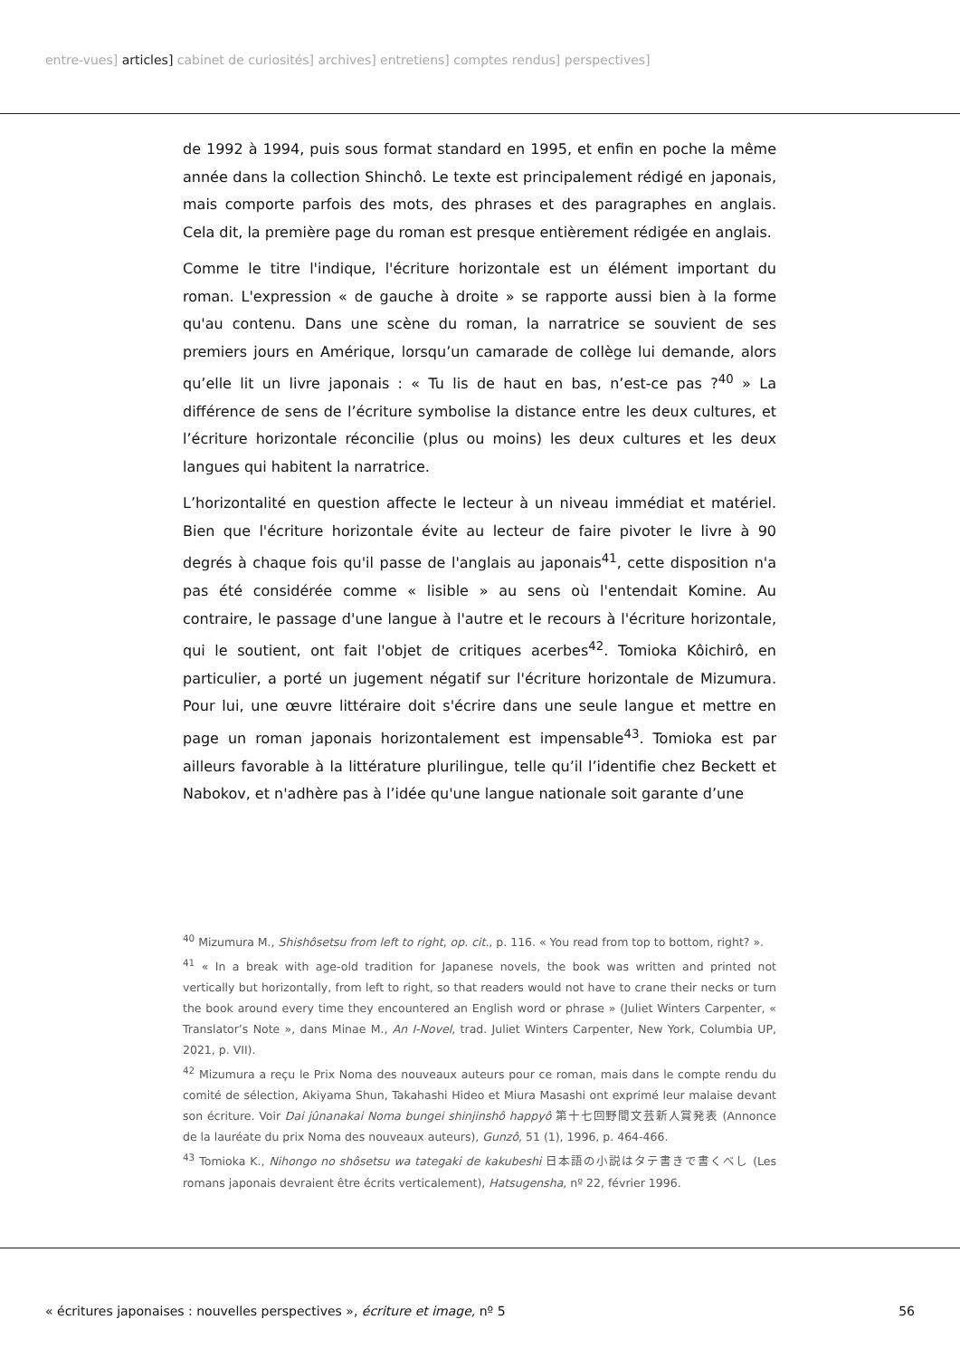entre-vues] articles] cabinet de curiosités] archives] entretiens] comptes rendus] perspectives]
de 1992 à 1994, puis sous format standard en 1995, et enfin en poche la même année dans la collection Shinchô. Le texte est principalement rédigé en japonais, mais comporte parfois des mots, des phrases et des paragraphes en anglais. Cela dit, la première page du roman est presque entièrement rédigée en anglais.
Comme le titre l'indique, l'écriture horizontale est un élément important du roman. L'expression « de gauche à droite » se rapporte aussi bien à la forme qu'au contenu. Dans une scène du roman, la narratrice se souvient de ses premiers jours en Amérique, lorsqu’un camarade de collège lui demande, alors qu’elle lit un livre japonais : « Tu lis de haut en bas, n’est-ce pas ?<sup>40</sup> » La différence de sens de l’écriture symbolise la distance entre les deux cultures, et l’écriture horizontale réconcilie (plus ou moins) les deux cultures et les deux langues qui habitent la narratrice.
L’horizontalité en question affecte le lecteur à un niveau immédiat et matériel. Bien que l'écriture horizontale évite au lecteur de faire pivoter le livre à 90 degrés à chaque fois qu'il passe de l'anglais au japonais<sup>41</sup>, cette disposition n'a pas été considérée comme « lisible » au sens où l'entendait Komine. Au contraire, le passage d'une langue à l'autre et le recours à l'écriture horizontale, qui le soutient, ont fait l'objet de critiques acerbes<sup>42</sup>. Tomioka Kôichirô, en particulier, a porté un jugement négatif sur l'écriture horizontale de Mizumura. Pour lui, une œuvre littéraire doit s'écrire dans une seule langue et mettre en page un roman japonais horizontalement est impensable<sup>43</sup>. Tomioka est par ailleurs favorable à la littérature plurilingue, telle qu’il l’identifie chez Beckett et Nabokov, et n'adhère pas à l’idée qu'une langue nationale soit garante d’une
<sup>40</sup> Mizumura M., Shishôsetsu from left to right, op. cit., p. 116. « You read from top to bottom, right? ».
<sup>41</sup> « In a break with age-old tradition for Japanese novels, the book was written and printed not vertically but horizontally, from left to right, so that readers would not have to crane their necks or turn the book around every time they encountered an English word or phrase » (Juliet Winters Carpenter, « Translator’s Note », dans Minae M., An I-Novel, trad. Juliet Winters Carpenter, New York, Columbia UP, 2021, p. VII).
<sup>42</sup> Mizumura a reçu le Prix Noma des nouveaux auteurs pour ce roman, mais dans le compte rendu du comité de sélection, Akiyama Shun, Takahashi Hideo et Miura Masashi ont exprimé leur malaise devant son écriture. Voir Dai jûnanakai Noma bungei shinjinshô happyô 第十七回野間文芸新人賞発表 (Annonce de la lauréate du prix Noma des nouveaux auteurs), Gunzô, 51 (1), 1996, p. 464-466.
<sup>43</sup> Tomioka K., Nihongo no shôsetsu wa tategaki de kakubeshi 日本語の小説はタテ書きで書くべし (Les romans japonais devraient être écrits verticalement), Hatsugensha, nº 22, février 1996.
« écritures japonaises : nouvelles perspectives », écriture et image, nº 5 56